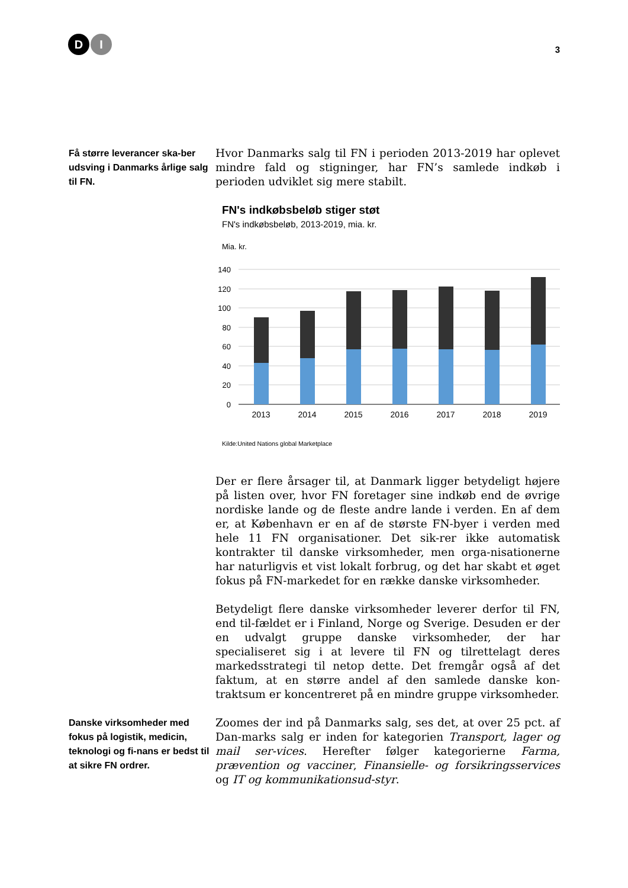D I
3
Få større leverancer ska-ber udsving i Danmarks årlige salg til FN.
Hvor Danmarks salg til FN i perioden 2013-2019 har oplevet mindre fald og stigninger, har FN’s samlede indkøb i perioden udviklet sig mere stabilt.
FN's indkøbsbeløb stiger støt
FN's indkøbsbeløb, 2013-2019, mia. kr.
Mia. kr.
140
120
100
80
60
40
20
0
2013
2014
2015
2016
2017
2018
2019
Kilde:United Nations global Marketplace
Der er flere årsager til, at Danmark ligger betydeligt højere på listen over, hvor FN foretager sine indkøb end de øvrige nordiske lande og de fleste andre lande i verden. En af dem er, at København er en af de største FN-byer i verden med hele 11 FN organisationer. Det sik-rer ikke automatisk kontrakter til danske virksomheder, men orga-nisationerne har naturligvis et vist lokalt forbrug, og det har skabt et øget fokus på FN-markedet for en række danske virksomheder.
Betydeligt flere danske virksomheder leverer derfor til FN, end til-fældet er i Finland, Norge og Sverige. Desuden er der en udvalgt gruppe danske virksomheder, der har specialiseret sig i at levere til FN og tilrettelagt deres markedsstrategi til netop dette. Det fremgår også af det faktum, at en større andel af den samlede danske kon-traktsum er koncentreret på en mindre gruppe virksomheder.
Danske virksomheder med fokus på logistik, medicin, teknologi og fi-nans er bedst til at sikre FN ordrer.
Zoomes der ind på Danmarks salg, ses det, at over 25 pct. af Dan-marks salg er inden for kategorien Transport, lager og mail ser-vices. Herefter følger kategorierne Farma, prævention og vacciner, Finansielle- og forsikringsservices og IT og kommunikationsud-styr.